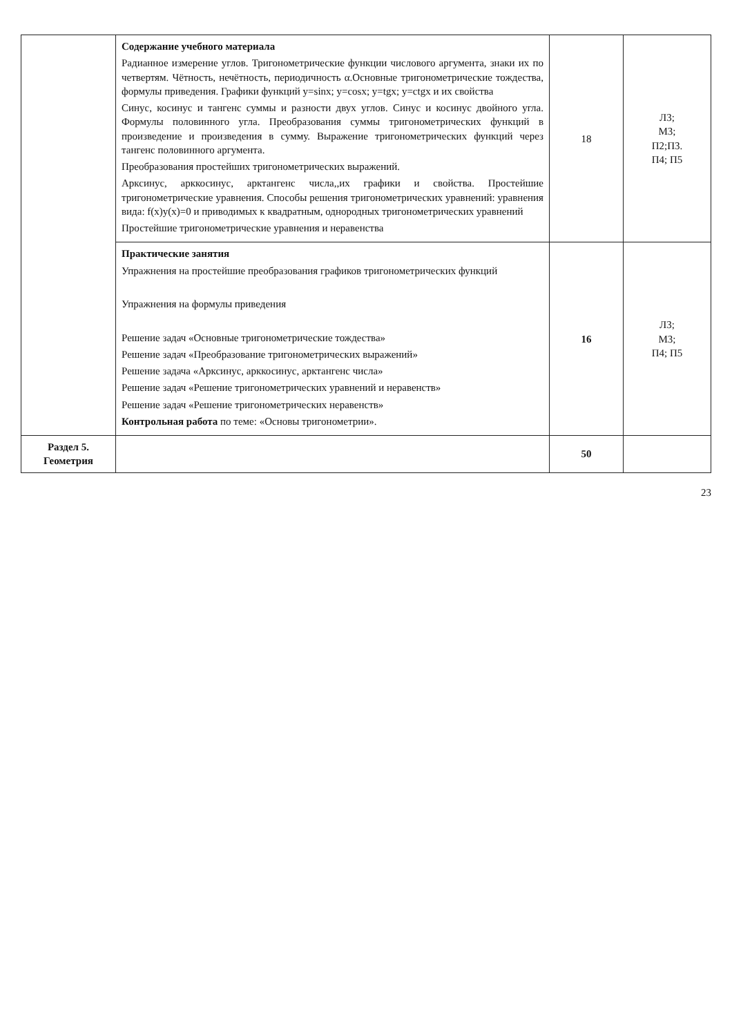| | Содержание учебного материала Радианное измерение углов. Тригонометрические функции числового аргумента, знаки их по четвертям. Чётность, нечётность, периодичность α.Основные тригонометрические тождества, формулы приведения. Графики функций y=sinx; y=cosx; y=tgx; y=ctgx и их свойства Синус, косинус и тангенс суммы и разности двух углов. Синус и косинус двойного угла. Формулы половинного угла. Преобразования суммы тригонометрических функций в произведение и произведения в сумму. Выражение тригонометрических функций через тангенс половинного аргумента. Преобразования простейших тригонометрических выражений. Арксинус, арккосинус, арктангенс числа,,их графики и свойства. Простейшие тригонометрические уравнения. Способы решения тригонометрических уравнений: уравнения вида: f(x)y(x)=0 и приводимых к квадратным, однородных тригонометрических уравнений Простейшие тригонометрические уравнения и неравенства | 18 | Л3; М3; П2;П3. П4; П5 |
| | Практические занятия Упражнения на простейшие преобразования графиков тригонометрических функций Упражнения на формулы приведения Решение задач «Основные тригонометрические тождества» Решение задач «Преобразование тригонометрических выражений» Решение задача «Арксинус, арккосинус, арктангенс числа» Решение задач «Решение тригонометрических уравнений и неравенств» Решение задач «Решение тригонометрических неравенств» Контрольная работа по теме: «Основы тригонометрии». | 16 | Л3; М3; П4; П5 |
| Раздел 5. Геометрия | | 50 | |
23